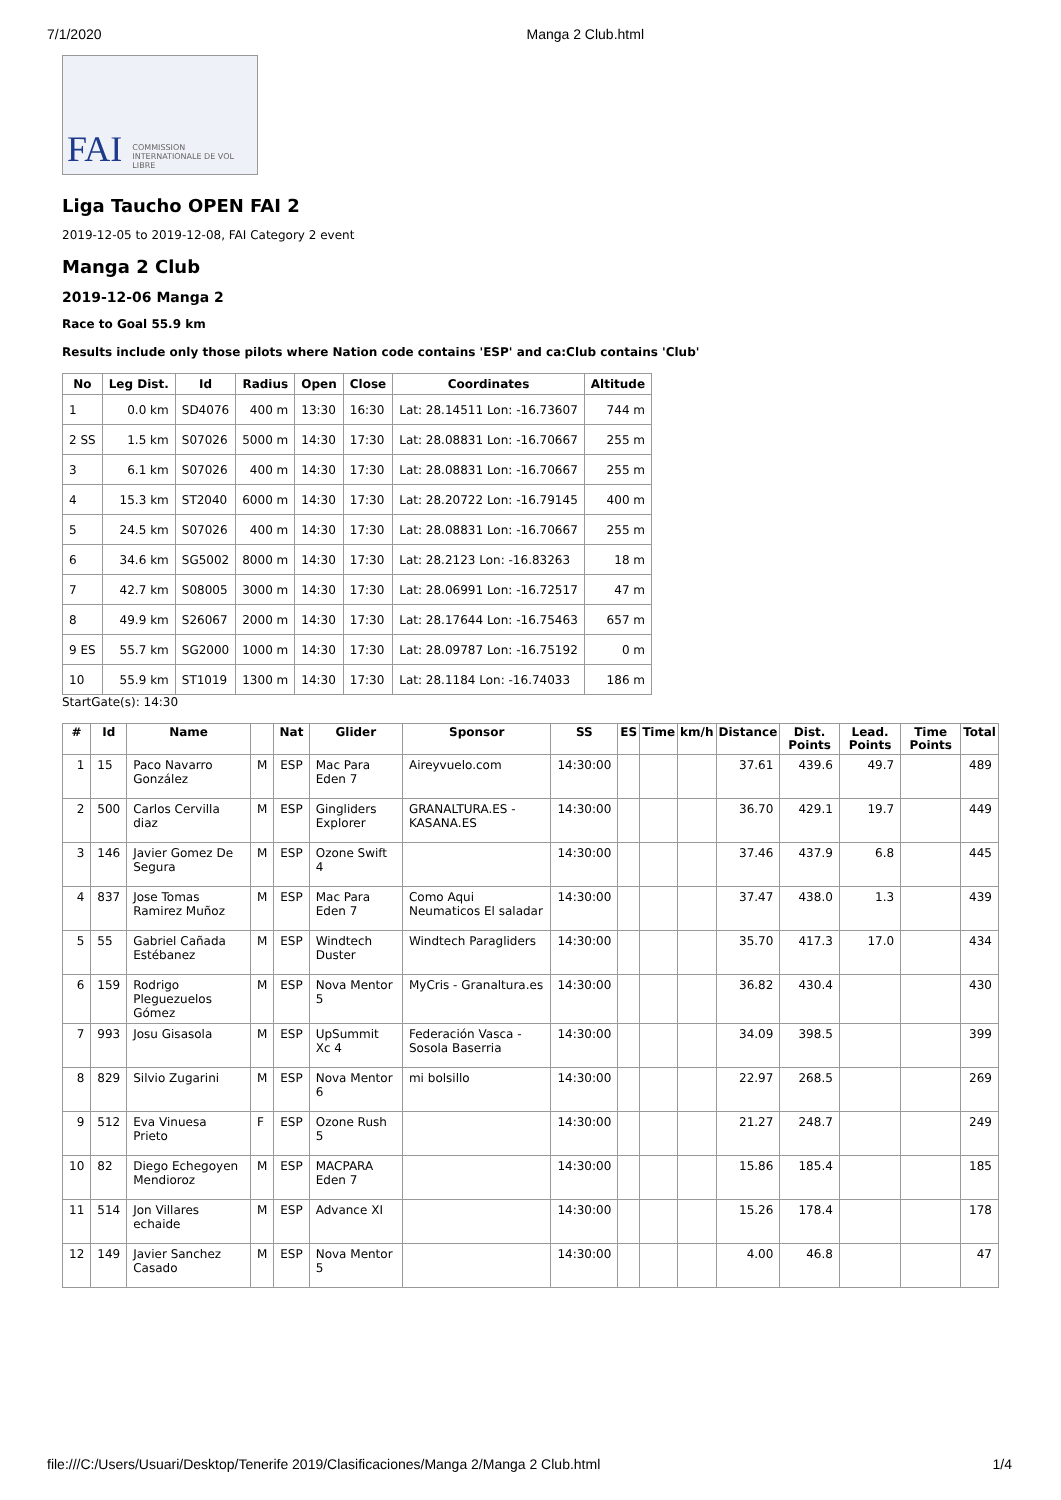7/1/2020 Manga 2 Club.html
FAI COMMISSION INTERNATIONALE DE VOL LIBRE
Liga Taucho OPEN FAI 2
2019-12-05 to 2019-12-08, FAI Category 2 event
Manga 2 Club
2019-12-06 Manga 2
Race to Goal 55.9 km
Results include only those pilots where Nation code contains 'ESP' and ca:Club contains 'Club'
| No | Leg Dist. | Id | Radius | Open | Close | Coordinates | Altitude |
| --- | --- | --- | --- | --- | --- | --- | --- |
| 1 | 0.0 km | SD4076 | 400 m | 13:30 | 16:30 | Lat: 28.14511 Lon: -16.73607 | 744 m |
| 2 SS | 1.5 km | S07026 | 5000 m | 14:30 | 17:30 | Lat: 28.08831 Lon: -16.70667 | 255 m |
| 3 | 6.1 km | S07026 | 400 m | 14:30 | 17:30 | Lat: 28.08831 Lon: -16.70667 | 255 m |
| 4 | 15.3 km | ST2040 | 6000 m | 14:30 | 17:30 | Lat: 28.20722 Lon: -16.79145 | 400 m |
| 5 | 24.5 km | S07026 | 400 m | 14:30 | 17:30 | Lat: 28.08831 Lon: -16.70667 | 255 m |
| 6 | 34.6 km | SG5002 | 8000 m | 14:30 | 17:30 | Lat: 28.2123 Lon: -16.83263 | 18 m |
| 7 | 42.7 km | S08005 | 3000 m | 14:30 | 17:30 | Lat: 28.06991 Lon: -16.72517 | 47 m |
| 8 | 49.9 km | S26067 | 2000 m | 14:30 | 17:30 | Lat: 28.17644 Lon: -16.75463 | 657 m |
| 9 ES | 55.7 km | SG2000 | 1000 m | 14:30 | 17:30 | Lat: 28.09787 Lon: -16.75192 | 0 m |
| 10 | 55.9 km | ST1019 | 1300 m | 14:30 | 17:30 | Lat: 28.1184 Lon: -16.74033 | 186 m |
StartGate(s): 14:30
| # | Id | Name | | Nat | Glider | Sponsor | SS | ES | Time | km/h | Distance | Dist. Points | Lead. Points | Time Points | Total |
| --- | --- | --- | --- | --- | --- | --- | --- | --- | --- | --- | --- | --- | --- | --- | --- |
| 1 | 15 | Paco Navarro González | M | ESP | Mac Para Eden 7 | Aireyvuelo.com | 14:30:00 | | | | 37.61 | 439.6 | 49.7 | | 489 |
| 2 | 500 | Carlos Cervilla diaz | M | ESP | Gingliders Explorer | GRANALTURA.ES - KASANA.ES | 14:30:00 | | | | 36.70 | 429.1 | 19.7 | | 449 |
| 3 | 146 | Javier Gomez De Segura | M | ESP | Ozone Swift 4 | | 14:30:00 | | | | 37.46 | 437.9 | 6.8 | | 445 |
| 4 | 837 | Jose Tomas Ramirez Muñoz | M | ESP | Mac Para Eden 7 | Como Aqui Neumaticos El saladar | 14:30:00 | | | | 37.47 | 438.0 | 1.3 | | 439 |
| 5 | 55 | Gabriel Cañada Estébanez | M | ESP | Windtech Duster | Windtech Paragliders | 14:30:00 | | | | 35.70 | 417.3 | 17.0 | | 434 |
| 6 | 159 | Rodrigo Pleguezuelos Gómez | M | ESP | Nova Mentor 5 | MyCris - Granaltura.es | 14:30:00 | | | | 36.82 | 430.4 | | | 430 |
| 7 | 993 | Josu Gisasola | M | ESP | UpSummit Xc 4 | Federación Vasca - Sosola Baserria | 14:30:00 | | | | 34.09 | 398.5 | | | 399 |
| 8 | 829 | Silvio Zugarini | M | ESP | Nova Mentor 6 | mi bolsillo | 14:30:00 | | | | 22.97 | 268.5 | | | 269 |
| 9 | 512 | Eva Vinuesa Prieto | F | ESP | Ozone Rush 5 | | 14:30:00 | | | | 21.27 | 248.7 | | | 249 |
| 10 | 82 | Diego Echegoyen Mendioroz | M | ESP | MACPARA Eden 7 | | 14:30:00 | | | | 15.86 | 185.4 | | | 185 |
| 11 | 514 | Jon Villares echaide | M | ESP | Advance XI | | 14:30:00 | | | | 15.26 | 178.4 | | | 178 |
| 12 | 149 | Javier Sanchez Casado | M | ESP | Nova Mentor 5 | | 14:30:00 | | | | 4.00 | 46.8 | | | 47 |
file:///C:/Users/Usuari/Desktop/Tenerife 2019/Clasificaciones/Manga 2/Manga 2 Club.html 1/4